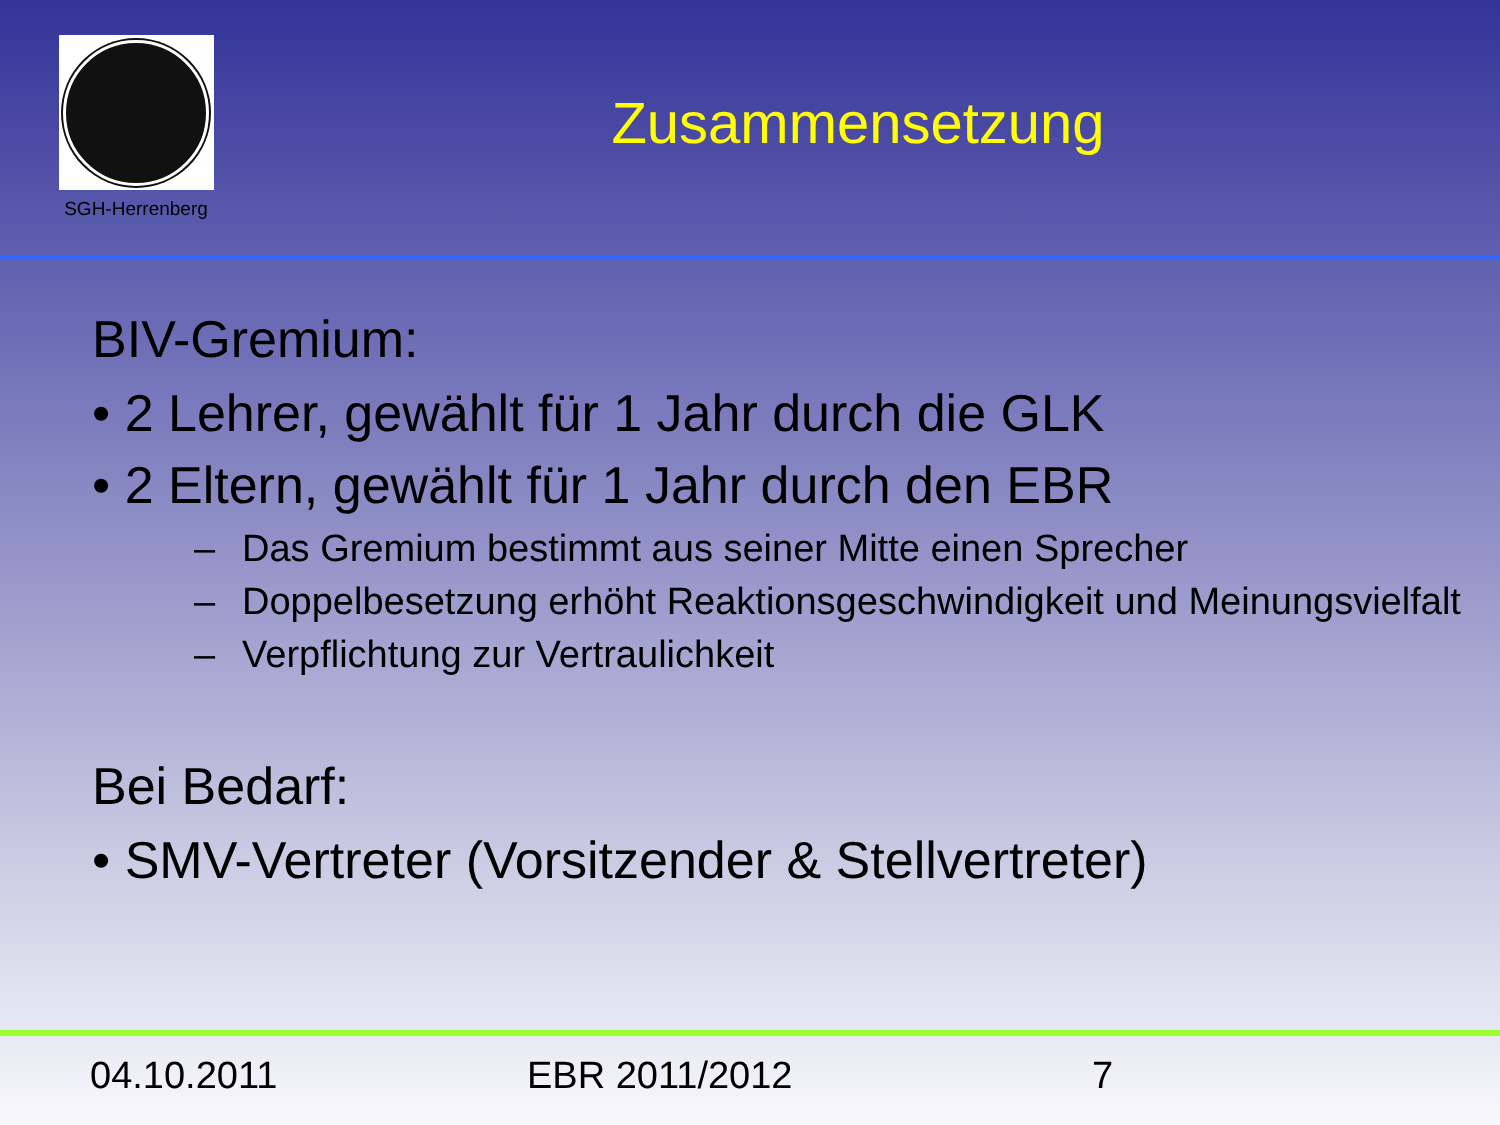SGH-Herrenberg
Zusammensetzung
BIV-Gremium:
• 2 Lehrer, gewählt für 1 Jahr durch die GLK
• 2 Eltern, gewählt für 1 Jahr durch den EBR
– Das Gremium bestimmt aus seiner Mitte einen Sprecher
– Doppelbesetzung erhöht Reaktionsgeschwindigkeit und Meinungsvielfalt
– Verpflichtung zur Vertraulichkeit
Bei Bedarf:
• SMV-Vertreter (Vorsitzender & Stellvertreter)
04.10.2011 EBR 2011/2012 7